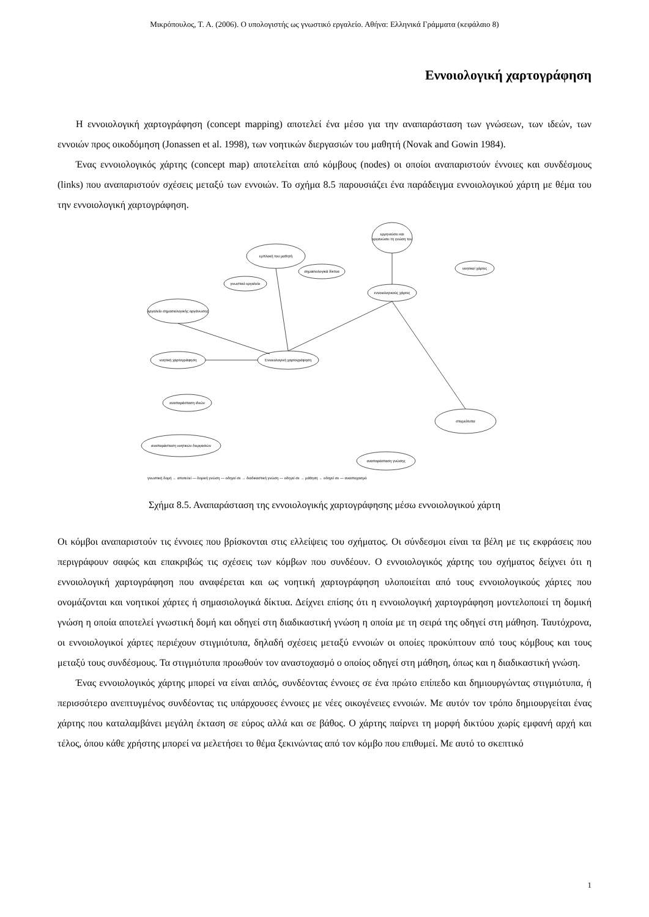Μικρόπουλος, Τ. Α. (2006). Ο υπολογιστής ως γνωστικό εργαλείο. Αθήνα: Ελληνικά Γράμματα (κεφάλαιο 8)
Εννοιολογική χαρτογράφηση
Η εννοιολογική χαρτογράφηση (concept mapping) αποτελεί ένα μέσο για την αναπαράσταση των γνώσεων, των ιδεών, των εννοιών προς οικοδόμηση (Jonassen et al. 1998), των νοητικών διεργασιών του μαθητή (Novak and Gowin 1984).
Ένας εννοιολογικός χάρτης (concept map) αποτελείται από κόμβους (nodes) οι οποίοι αναπαριστούν έννοιες και συνδέσμους (links) που αναπαριστούν σχέσεις μεταξύ των εννοιών. Το σχήμα 8.5 παρουσιάζει ένα παράδειγμα εννοιολογικού χάρτη με θέμα του την εννοιολογική χαρτογράφηση.
Εννοιολογική χαρτογράφηση
εννοιολογικούς χάρτες
ερμηνεύσει και
οργανώσει τη γνώση του
εμπλοκή του μαθητή
γνωστικό εργαλείο
εργαλείο σημασιολογικής οργάνωσης
σημασιολογικά δίκτυα
νοητικοί χάρτες
νοητική χαρτογράφηση
αναπαράσταση ιδεών
αναπαράσταση νοητικών διεργασιών
αναπαράσταση γνώσης
στιγμιότυπα
γνωστική δομή ← αποτελεί — δομική γνώση — οδηγεί σε → διαδικαστική γνώση — οδηγεί σε → μάθηση ← οδηγεί σε — αναστοχασμό
Σχήμα 8.5. Αναπαράσταση της εννοιολογικής χαρτογράφησης μέσω εννοιολογικού χάρτη
Οι κόμβοι αναπαριστούν τις έννοιες που βρίσκονται στις ελλείψεις του σχήματος. Οι σύνδεσμοι είναι τα βέλη με τις εκφράσεις που περιγράφουν σαφώς και επακριβώς τις σχέσεις των κόμβων που συνδέουν. Ο εννοιολογικός χάρτης του σχήματος δείχνει ότι η εννοιολογική χαρτογράφηση που αναφέρεται και ως νοητική χαρτογράφηση υλοποιείται από τους εννοιολογικούς χάρτες που ονομάζονται και νοητικοί χάρτες ή σημασιολογικά δίκτυα. Δείχνει επίσης ότι η εννοιολογική χαρτογράφηση μοντελοποιεί τη δομική γνώση η οποία αποτελεί γνωστική δομή και οδηγεί στη διαδικαστική γνώση η οποία με τη σειρά της οδηγεί στη μάθηση. Ταυτόχρονα, οι εννοιολογικοί χάρτες περιέχουν στιγμιότυπα, δηλαδή σχέσεις μεταξύ εννοιών οι οποίες προκύπτουν από τους κόμβους και τους μεταξύ τους συνδέσμους. Τα στιγμιότυπα προωθούν τον αναστοχασμό ο οποίος οδηγεί στη μάθηση, όπως και η διαδικαστική γνώση.
Ένας εννοιολογικός χάρτης μπορεί να είναι απλός, συνδέοντας έννοιες σε ένα πρώτο επίπεδο και δημιουργώντας στιγμιότυπα, ή περισσότερο ανεπτυγμένος συνδέοντας τις υπάρχουσες έννοιες με νέες οικογένειες εννοιών. Με αυτόν τον τρόπο δημιουργείται ένας χάρτης που καταλαμβάνει μεγάλη έκταση σε εύρος αλλά και σε βάθος. Ο χάρτης παίρνει τη μορφή δικτύου χωρίς εμφανή αρχή και τέλος, όπου κάθε χρήστης μπορεί να μελετήσει το θέμα ξεκινώντας από τον κόμβο που επιθυμεί. Με αυτό το σκεπτικό
1